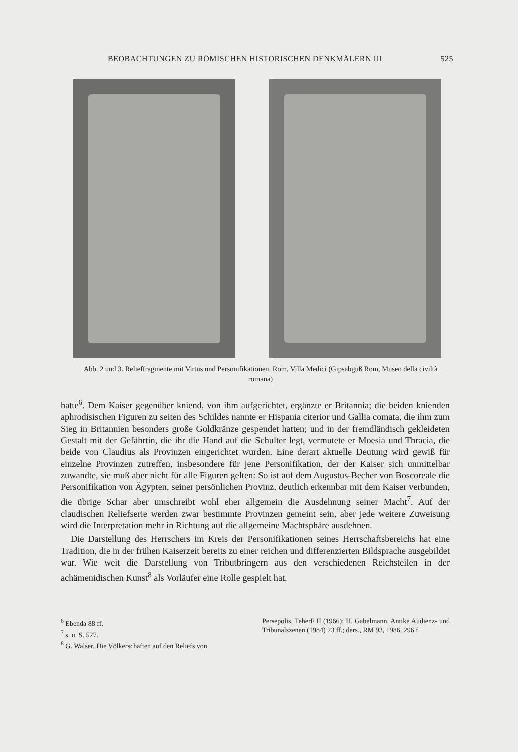BEOBACHTUNGEN ZU RÖMISCHEN HISTORISCHEN DENKMÄLERN III 525
Abb. 2 und 3. Relieffragmente mit Virtus und Personifikationen. Rom, Villa Medici (Gipsabguß Rom, Museo della civiltà romana)
hatte<sup>6</sup>. Dem Kaiser gegenüber kniend, von ihm aufgerichtet, ergänzte er Britannia; die beiden knienden aphrodisischen Figuren zu seiten des Schildes nannte er Hispania citerior und Gallia comata, die ihm zum Sieg in Britannien besonders große Goldkränze gespendet hatten; und in der fremdländisch gekleideten Gestalt mit der Gefährtin, die ihr die Hand auf die Schulter legt, vermutete er Moesia und Thracia, die beide von Claudius als Provinzen eingerichtet wurden. Eine derart aktuelle Deutung wird gewiß für einzelne Provinzen zutreffen, insbesondere für jene Personifikation, der der Kaiser sich unmittelbar zuwandte, sie muß aber nicht für alle Figuren gelten: So ist auf dem Augustus-Becher von Boscoreale die Personifikation von Ägypten, seiner persönlichen Provinz, deutlich erkennbar mit dem Kaiser verbunden, die übrige Schar aber umschreibt wohl eher allgemein die Ausdehnung seiner Macht<sup>7</sup>. Auf der claudischen Reliefserie werden zwar bestimmte Provinzen gemeint sein, aber jede weitere Zuweisung wird die Interpretation mehr in Richtung auf die allgemeine Machtsphäre ausdehnen.
Die Darstellung des Herrschers im Kreis der Personifikationen seines Herrschaftsbereichs hat eine Tradition, die in der frühen Kaiserzeit bereits zu einer reichen und differenzierten Bildsprache ausgebildet war. Wie weit die Darstellung von Tributbringern aus den verschiedenen Reichsteilen in der achämenidischen Kunst<sup>8</sup> als Vorläufer eine Rolle gespielt hat,
<sup>6</sup> Ebenda 88 ff.
<sup>7</sup> s. u. S. 527.
<sup>8</sup> G. Walser, Die Völkerschaften auf den Reliefs von
Persepolis, TeherF II (1966); H. Gabelmann, Antike Audienz- und Tribunalszenen (1984) 23 ff.; ders., RM 93, 1986, 296 f.